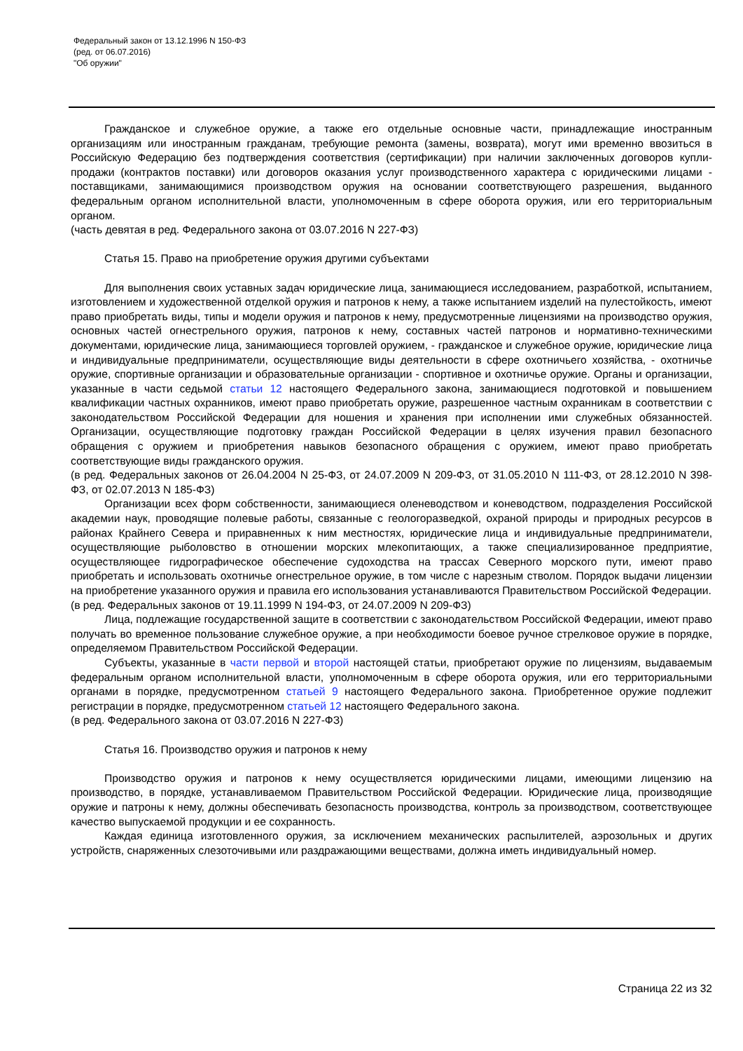Федеральный закон от 13.12.1996 N 150-ФЗ
(ред. от 06.07.2016)
"Об оружии"
Гражданское и служебное оружие, а также его отдельные основные части, принадлежащие иностранным организациям или иностранным гражданам, требующие ремонта (замены, возврата), могут ими временно ввозиться в Российскую Федерацию без подтверждения соответствия (сертификации) при наличии заключенных договоров купли-продажи (контрактов поставки) или договоров оказания услуг производственного характера с юридическими лицами - поставщиками, занимающимися производством оружия на основании соответствующего разрешения, выданного федеральным органом исполнительной власти, уполномоченным в сфере оборота оружия, или его территориальным органом.
(часть девятая в ред. Федерального закона от 03.07.2016 N 227-ФЗ)
Статья 15. Право на приобретение оружия другими субъектами
Для выполнения своих уставных задач юридические лица, занимающиеся исследованием, разработкой, испытанием, изготовлением и художественной отделкой оружия и патронов к нему, а также испытанием изделий на пулестойкость, имеют право приобретать виды, типы и модели оружия и патронов к нему, предусмотренные лицензиями на производство оружия, основных частей огнестрельного оружия, патронов к нему, составных частей патронов и нормативно-техническими документами, юридические лица, занимающиеся торговлей оружием, - гражданское и служебное оружие, юридические лица и индивидуальные предприниматели, осуществляющие виды деятельности в сфере охотничьего хозяйства, - охотничье оружие, спортивные организации и образовательные организации - спортивное и охотничье оружие. Органы и организации, указанные в части седьмой статьи 12 настоящего Федерального закона, занимающиеся подготовкой и повышением квалификации частных охранников, имеют право приобретать оружие, разрешенное частным охранникам в соответствии с законодательством Российской Федерации для ношения и хранения при исполнении ими служебных обязанностей. Организации, осуществляющие подготовку граждан Российской Федерации в целях изучения правил безопасного обращения с оружием и приобретения навыков безопасного обращения с оружием, имеют право приобретать соответствующие виды гражданского оружия.
(в ред. Федеральных законов от 26.04.2004 N 25-ФЗ, от 24.07.2009 N 209-ФЗ, от 31.05.2010 N 111-ФЗ, от 28.12.2010 N 398-ФЗ, от 02.07.2013 N 185-ФЗ)
Организации всех форм собственности, занимающиеся оленеводством и коневодством, подразделения Российской академии наук, проводящие полевые работы, связанные с геологоразведкой, охраной природы и природных ресурсов в районах Крайнего Севера и приравненных к ним местностях, юридические лица и индивидуальные предприниматели, осуществляющие рыболовство в отношении морских млекопитающих, а также специализированное предприятие, осуществляющее гидрографическое обеспечение судоходства на трассах Северного морского пути, имеют право приобретать и использовать охотничье огнестрельное оружие, в том числе с нарезным стволом. Порядок выдачи лицензии на приобретение указанного оружия и правила его использования устанавливаются Правительством Российской Федерации.
(в ред. Федеральных законов от 19.11.1999 N 194-ФЗ, от 24.07.2009 N 209-ФЗ)
Лица, подлежащие государственной защите в соответствии с законодательством Российской Федерации, имеют право получать во временное пользование служебное оружие, а при необходимости боевое ручное стрелковое оружие в порядке, определяемом Правительством Российской Федерации.
Субъекты, указанные в части первой и второй настоящей статьи, приобретают оружие по лицензиям, выдаваемым федеральным органом исполнительной власти, уполномоченным в сфере оборота оружия, или его территориальными органами в порядке, предусмотренном статьей 9 настоящего Федерального закона. Приобретенное оружие подлежит регистрации в порядке, предусмотренном статьей 12 настоящего Федерального закона.
(в ред. Федерального закона от 03.07.2016 N 227-ФЗ)
Статья 16. Производство оружия и патронов к нему
Производство оружия и патронов к нему осуществляется юридическими лицами, имеющими лицензию на производство, в порядке, устанавливаемом Правительством Российской Федерации. Юридические лица, производящие оружие и патроны к нему, должны обеспечивать безопасность производства, контроль за производством, соответствующее качество выпускаемой продукции и ее сохранность.
Каждая единица изготовленного оружия, за исключением механических распылителей, аэрозольных и других устройств, снаряженных слезоточивыми или раздражающими веществами, должна иметь индивидуальный номер.
Страница 22 из 32